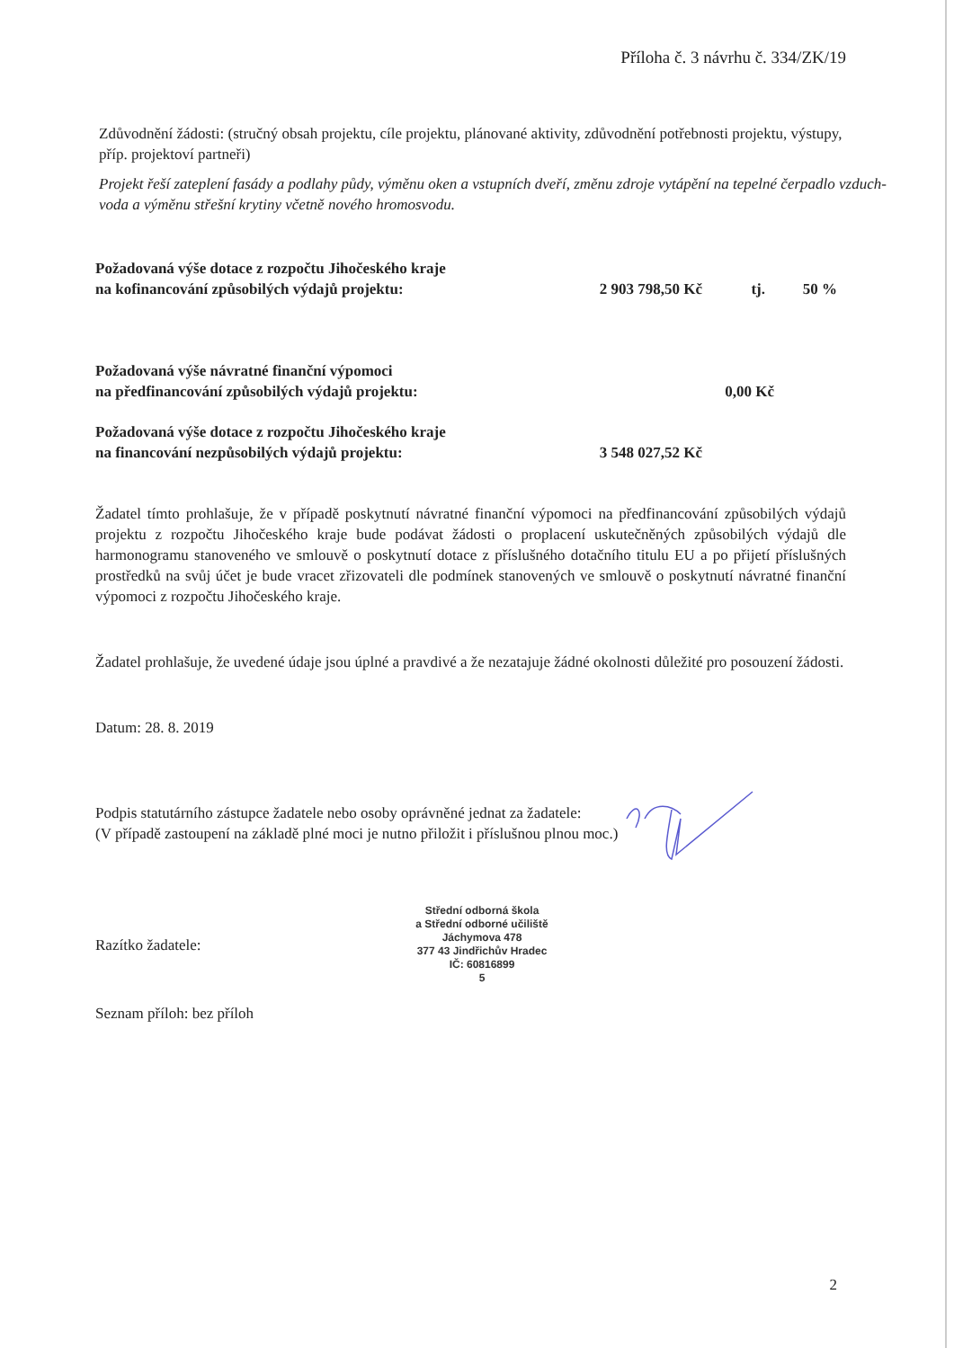Příloha č. 3 návrhu č. 334/ZK/19
Zdůvodnění žádosti: (stručný obsah projektu, cíle projektu, plánované aktivity, zdůvodnění potřebnosti projektu, výstupy, příp. projektoví partneři)
Projekt řeší zateplení fasády a podlahy půdy, výměnu oken a vstupních dveří, změnu zdroje vytápění na tepelné čerpadlo vzduch-voda a výměnu střešní krytiny včetně nového hromosvodu.
Požadovaná výše dotace z rozpočtu Jihočeského kraje
na kofinancování způsobilých výdajů projektu:
2 903 798,50 Kč tj. 50 %
Požadovaná výše návratné finanční výpomoci
na předfinancování způsobilých výdajů projektu:
0,00 Kč
Požadovaná výše dotace z rozpočtu Jihočeského kraje
na financování nezpůsobilých výdajů projektu:
3 548 027,52 Kč
Žadatel tímto prohlašuje, že v případě poskytnutí návratné finanční výpomoci na předfinancování způsobilých výdajů projektu z rozpočtu Jihočeského kraje bude podávat žádosti o proplacení uskutečněných způsobilých výdajů dle harmonogramu stanoveného ve smlouvě o poskytnutí dotace z příslušného dotačního titulu EU a po přijetí příslušných prostředků na svůj účet je bude vracet zřizovateli dle podmínek stanovených ve smlouvě o poskytnutí návratné finanční výpomoci z rozpočtu Jihočeského kraje.
Žadatel prohlašuje, že uvedené údaje jsou úplné a pravdivé a že nezatajuje žádné okolnosti důležité pro posouzení žádosti.
Datum: 28. 8. 2019
Podpis statutárního zástupce žadatele nebo osoby oprávněné jednat za žadatele:
(V případě zastoupení na základě plné moci je nutno přiložit i příslušnou plnou moc.)
Razítko žadatele:
Střední odborná škola
a Střední odborné učiliště
Jáchymova 478
377 43 Jindřichův Hradec
IČ: 60816899
5
Seznam příloh: bez příloh
2